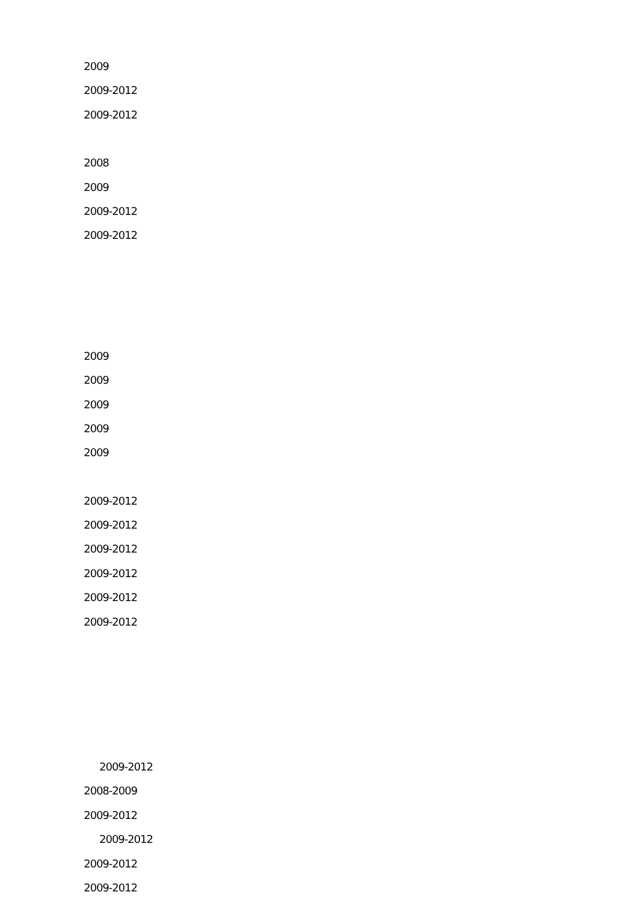2009
2009-2012
2009-2012
2008
2009
2009-2012
2009-2012
2009
2009
2009
2009
2009
2009-2012
2009-2012
2009-2012
2009-2012
2009-2012
2009-2012
2009-2012
2008-2009
2009-2012
2009-2012
2009-2012
2009-2012